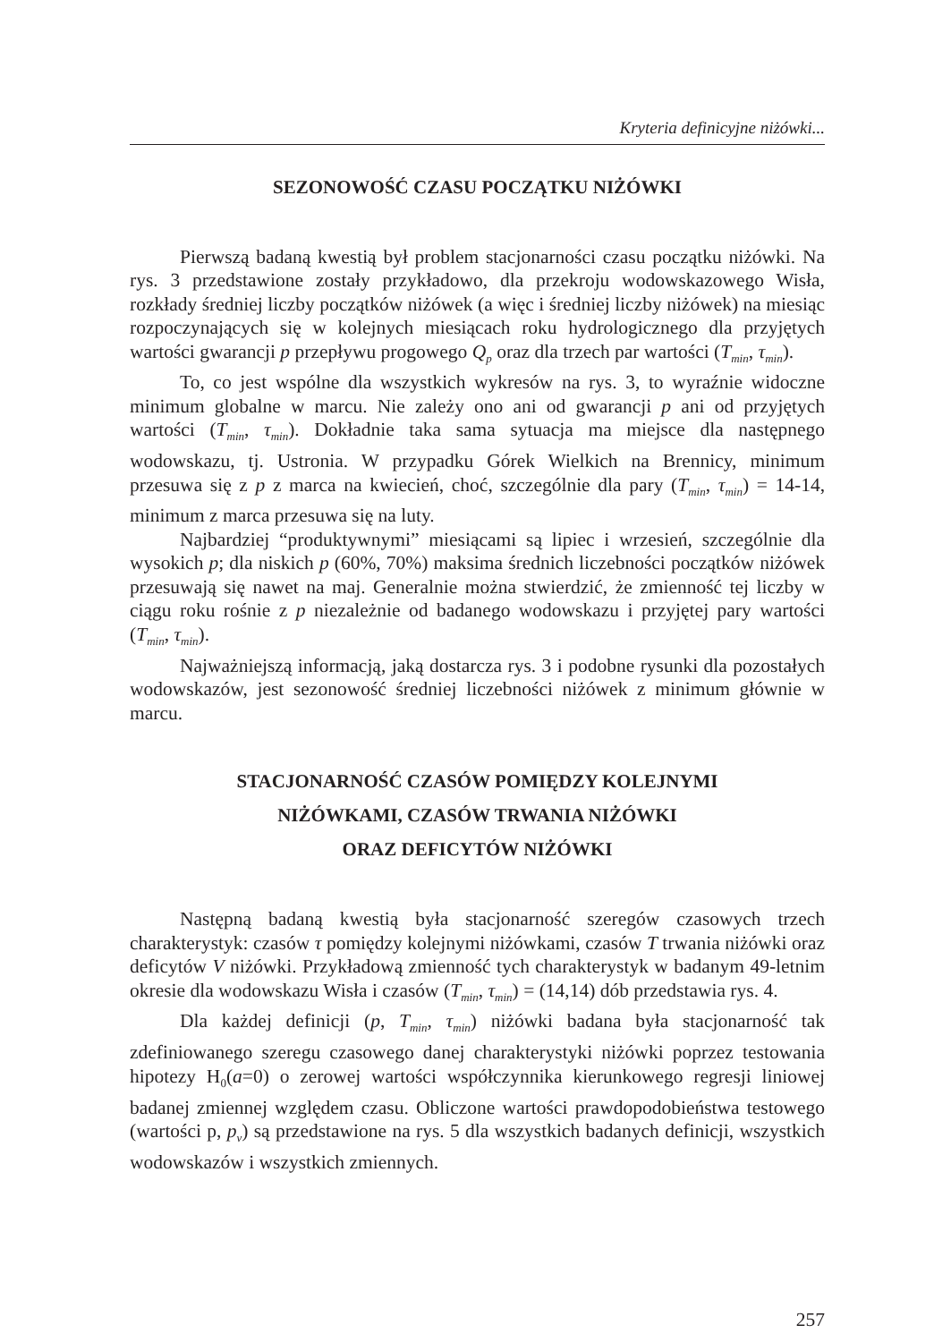Kryteria definicyjne niżówki...
SEZONOWOŚĆ CZASU POCZĄTKU NIŻÓWKI
Pierwszą badaną kwestią był problem stacjonarności czasu początku niżówki. Na rys. 3 przedstawione zostały przykładowo, dla przekroju wodowskazowego Wisła, rozkłady średniej liczby początków niżówek (a więc i średniej liczby niżówek) na miesiąc rozpoczynających się w kolejnych miesiącach roku hydrologicznego dla przyjętych wartości gwarancji p przepływu progowego Q<sub>p</sub> oraz dla trzech par wartości (T<sub>min</sub>, τ<sub>min</sub>).
To, co jest wspólne dla wszystkich wykresów na rys. 3, to wyraźnie widoczne minimum globalne w marcu. Nie zależy ono ani od gwarancji p ani od przyjętych wartości (T<sub>min</sub>, τ<sub>min</sub>). Dokładnie taka sama sytuacja ma miejsce dla następnego wodowskazu, tj. Ustronia. W przypadku Górek Wielkich na Brennicy, minimum przesuwa się z p z marca na kwiecień, choć, szczególnie dla pary (T<sub>min</sub>, τ<sub>min</sub>) = 14-14, minimum z marca przesuwa się na luty.
Najbardziej “produktywnymi” miesiącami są lipiec i wrzesień, szczególnie dla wysokich p; dla niskich p (60%, 70%) maksima średnich liczebności początków niżówek przesuwają się nawet na maj. Generalnie można stwierdzić, że zmienność tej liczby w ciągu roku rośnie z p niezależnie od badanego wodowskazu i przyjętej pary wartości (T<sub>min</sub>, τ<sub>min</sub>).
Najważniejszą informacją, jaką dostarcza rys. 3 i podobne rysunki dla pozostałych wodowskazów, jest sezonowość średniej liczebności niżówek z minimum głównie w marcu.
STACJONARNOŚĆ CZASÓW POMIĘDZY KOLEJNYMI
NIŻÓWKAMI, CZASÓW TRWANIA NIŻÓWKI
ORAZ DEFICYTÓW NIŻÓWKI
Następną badaną kwestią była stacjonarność szeregów czasowych trzech charakterystyk: czasów τ pomiędzy kolejnymi niżówkami, czasów T trwania niżówki oraz deficytów V niżówki. Przykładową zmienność tych charakterystyk w badanym 49-letnim okresie dla wodowskazu Wisła i czasów (T<sub>min</sub>, τ<sub>min</sub>) = (14,14) dób przedstawia rys. 4.
Dla każdej definicji (p, T<sub>min</sub>, τ<sub>min</sub>) niżówki badana była stacjonarność tak zdefiniowanego szeregu czasowego danej charakterystyki niżówki poprzez testowania hipotezy H<sub>0</sub>(a=0) o zerowej wartości współczynnika kierunkowego regresji liniowej badanej zmiennej względem czasu. Obliczone wartości prawdopodobieństwa testowego (wartości p, p<sub>v</sub>) są przedstawione na rys. 5 dla wszystkich badanych definicji, wszystkich wodowskazów i wszystkich zmiennych.
257